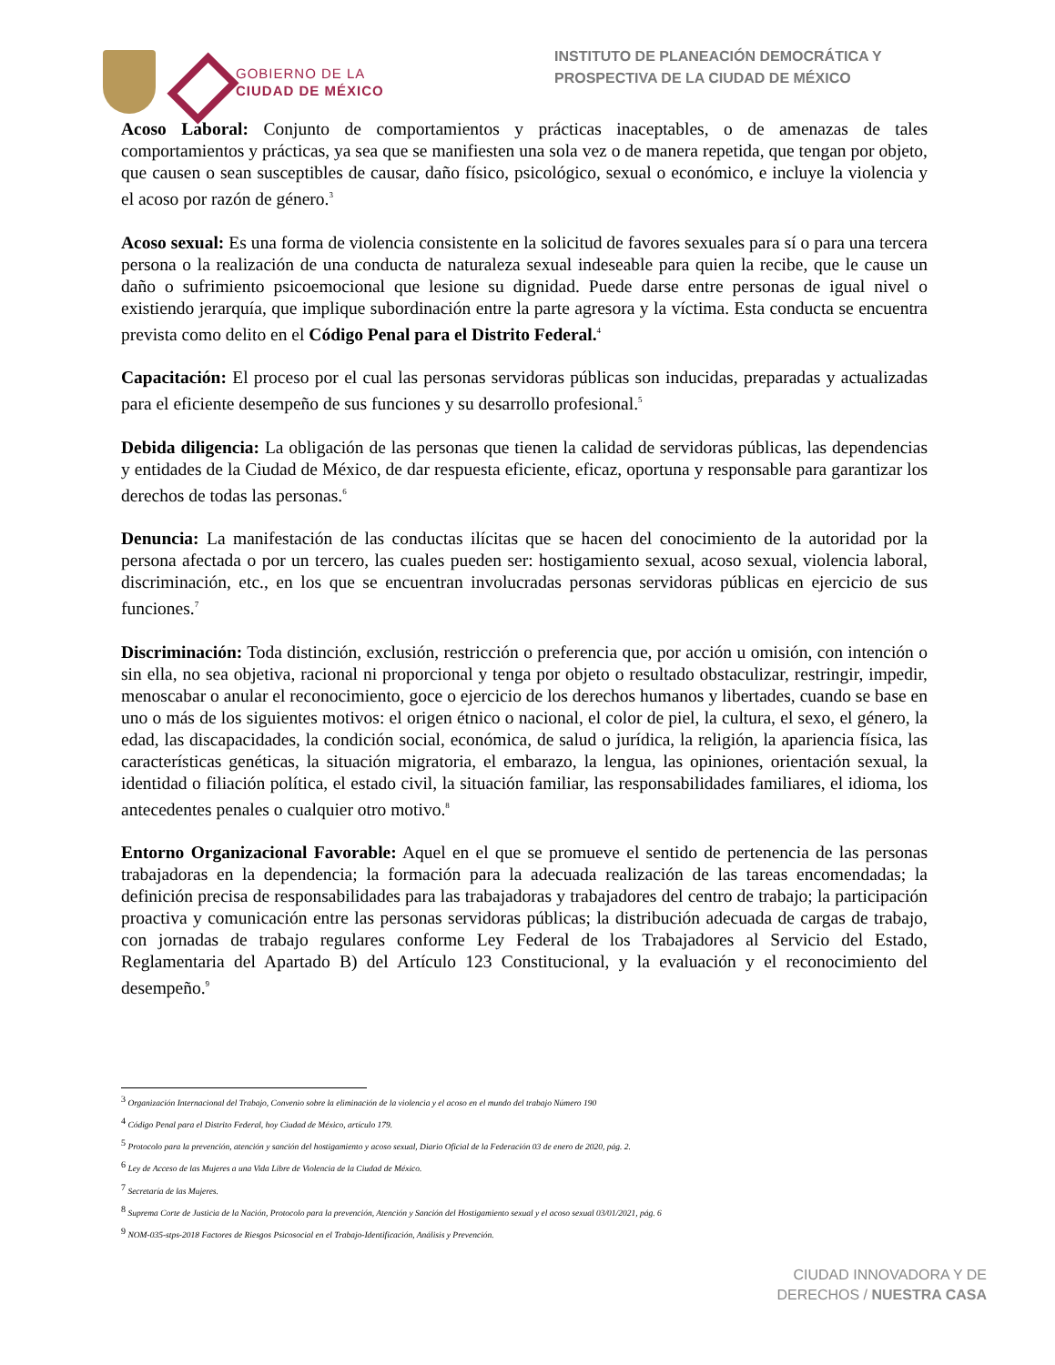GOBIERNO DE LA
CIUDAD DE MÉXICO
INSTITUTO DE PLANEACIÓN DEMOCRÁTICA Y PROSPECTIVA DE LA CIUDAD DE MÉXICO
Acoso Laboral: Conjunto de comportamientos y prácticas inaceptables, o de amenazas de tales comportamientos y prácticas, ya sea que se manifiesten una sola vez o de manera repetida, que tengan por objeto, que causen o sean susceptibles de causar, daño físico, psicológico, sexual o económico, e incluye la violencia y el acoso por razón de género.<sup>3</sup>
Acoso sexual: Es una forma de violencia consistente en la solicitud de favores sexuales para sí o para una tercera persona o la realización de una conducta de naturaleza sexual indeseable para quien la recibe, que le cause un daño o sufrimiento psicoemocional que lesione su dignidad. Puede darse entre personas de igual nivel o existiendo jerarquía, que implique subordinación entre la parte agresora y la víctima. Esta conducta se encuentra prevista como delito en el Código Penal para el Distrito Federal.<sup>4</sup>
Capacitación: El proceso por el cual las personas servidoras públicas son inducidas, preparadas y actualizadas para el eficiente desempeño de sus funciones y su desarrollo profesional.<sup>5</sup>
Debida diligencia: La obligación de las personas que tienen la calidad de servidoras públicas, las dependencias y entidades de la Ciudad de México, de dar respuesta eficiente, eficaz, oportuna y responsable para garantizar los derechos de todas las personas.<sup>6</sup>
Denuncia: La manifestación de las conductas ilícitas que se hacen del conocimiento de la autoridad por la persona afectada o por un tercero, las cuales pueden ser: hostigamiento sexual, acoso sexual, violencia laboral, discriminación, etc., en los que se encuentran involucradas personas servidoras públicas en ejercicio de sus funciones.<sup>7</sup>
Discriminación: Toda distinción, exclusión, restricción o preferencia que, por acción u omisión, con intención o sin ella, no sea objetiva, racional ni proporcional y tenga por objeto o resultado obstaculizar, restringir, impedir, menoscabar o anular el reconocimiento, goce o ejercicio de los derechos humanos y libertades, cuando se base en uno o más de los siguientes motivos: el origen étnico o nacional, el color de piel, la cultura, el sexo, el género, la edad, las discapacidades, la condición social, económica, de salud o jurídica, la religión, la apariencia física, las características genéticas, la situación migratoria, el embarazo, la lengua, las opiniones, orientación sexual, la identidad o filiación política, el estado civil, la situación familiar, las responsabilidades familiares, el idioma, los antecedentes penales o cualquier otro motivo.<sup>8</sup>
Entorno Organizacional Favorable: Aquel en el que se promueve el sentido de pertenencia de las personas trabajadoras en la dependencia; la formación para la adecuada realización de las tareas encomendadas; la definición precisa de responsabilidades para las trabajadoras y trabajadores del centro de trabajo; la participación proactiva y comunicación entre las personas servidoras públicas; la distribución adecuada de cargas de trabajo, con jornadas de trabajo regulares conforme Ley Federal de los Trabajadores al Servicio del Estado, Reglamentaria del Apartado B) del Artículo 123 Constitucional, y la evaluación y el reconocimiento del desempeño.<sup>9</sup>
<sup>3</sup> Organización Internacional del Trabajo, Convenio sobre la eliminación de la violencia y el acoso en el mundo del trabajo Número 190
<sup>4</sup> Código Penal para el Distrito Federal, hoy Ciudad de México, artículo 179.
<sup>5</sup> Protocolo para la prevención, atención y sanción del hostigamiento y acoso sexual, Diario Oficial de la Federación 03 de enero de 2020, pág. 2.
<sup>6</sup> Ley de Acceso de las Mujeres a una Vida Libre de Violencia de la Ciudad de México.
<sup>7</sup> Secretaría de las Mujeres.
<sup>8</sup> Suprema Corte de Justicia de la Nación, Protocolo para la prevención, Atención y Sanción del Hostigamiento sexual y el acoso sexual 03/01/2021, pág. 6
<sup>9</sup> NOM-035-stps-2018 Factores de Riesgos Psicosocial en el Trabajo-Identificación, Análisis y Prevención.
CIUDAD INNOVADORA Y DE
DERECHOS / NUESTRA CASA